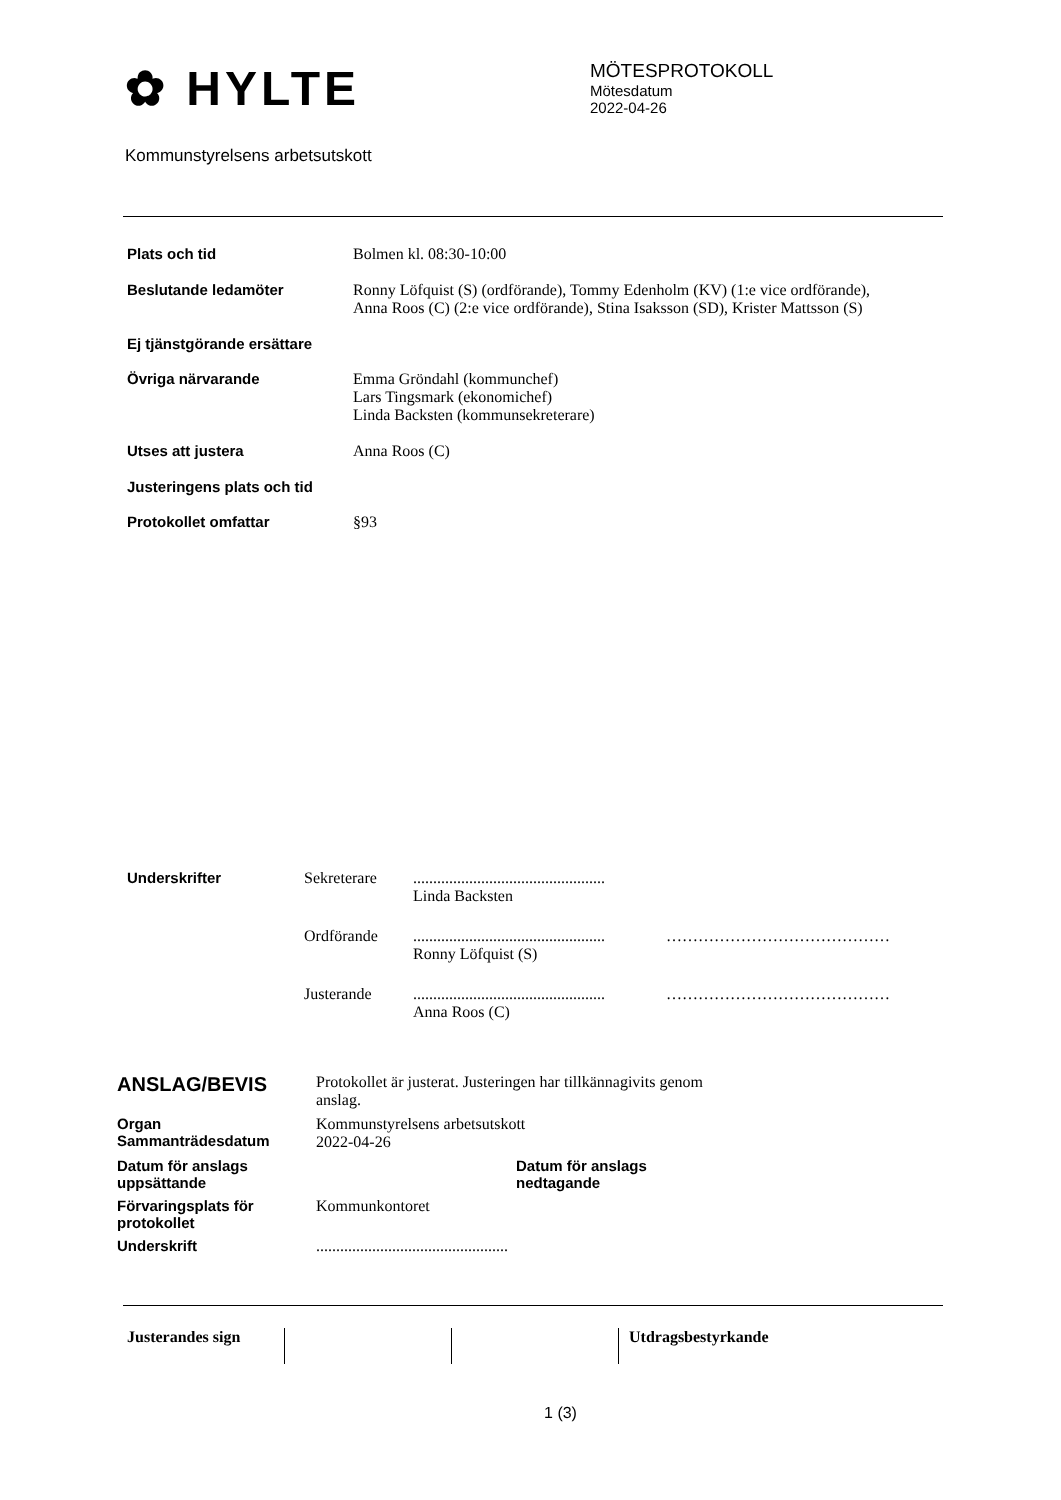✿ HYLTE
MÖTESPROTOKOLL
Mötesdatum
2022-04-26
Kommunstyrelsens arbetsutskott
Plats och tid Bolmen kl. 08:30-10:00
Beslutande ledamöter Ronny Löfquist (S) (ordförande), Tommy Edenholm (KV) (1:e vice ordförande),
Anna Roos (C) (2:e vice ordförande), Stina Isaksson (SD), Krister Mattsson (S)
Ej tjänstgörande ersättare
Övriga närvarande Emma Gröndahl (kommunchef)
Lars Tingsmark (ekonomichef)
Linda Backsten (kommunsekreterare)
Utses att justera Anna Roos (C)
Justeringens plats och tid
Protokollet omfattar §93
Underskrifter Sekreterare ................................................
Linda Backsten
Ordförande ................................................
Ronny Löfquist (S)
……………………………………
Justerande ................................................
Anna Roos (C)
……………………………………
ANSLAG/BEVIS
Protokollet är justerat. Justeringen har tillkännagivits genom anslag.
Organ
Sammanträdesdatum
Kommunstyrelsens arbetsutskott
2022-04-26
Datum för anslags uppsättande
Datum för anslags nedtagande
Förvaringsplats för protokollet
Kommunkontoret
Underskrift
................................................
Justerandes sign Utdragsbestyrkande
1 (3)